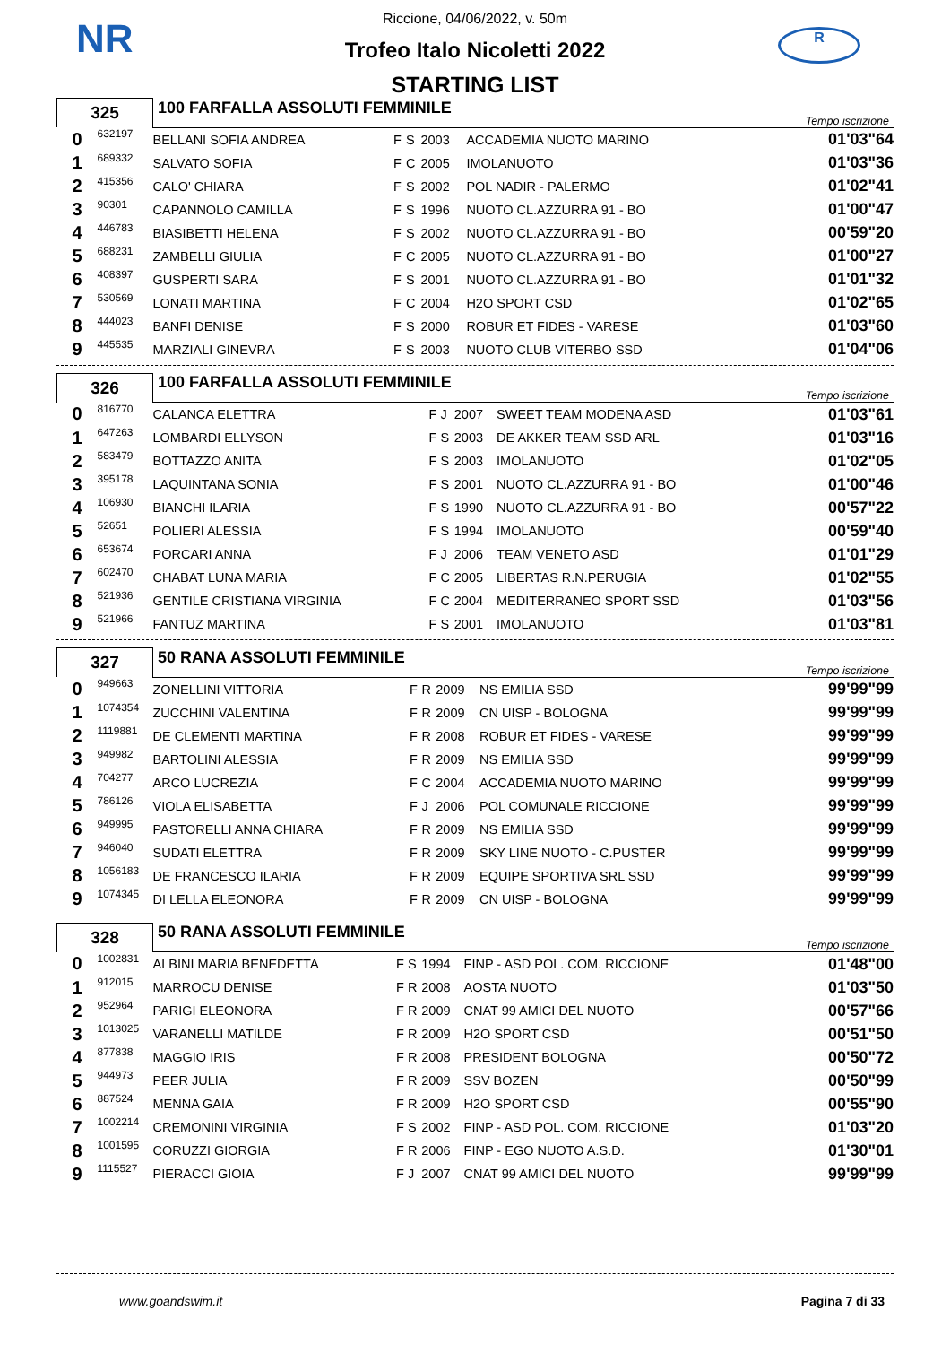NR R
Riccione, 04/06/2022, v. 50m
Trofeo Italo Nicoletti 2022
STARTING LIST
| 325 | | 100 FARFALLA ASSOLUTI FEMMINILE | | | | | Tempo iscrizione |
| 0 | 632197 | BELLANI SOFIA ANDREA | F | S | 2003 | ACCADEMIA NUOTO MARINO | 01'03"64 |
| 1 | 689332 | SALVATO SOFIA | F | C | 2005 | IMOLANUOTO | 01'03"36 |
| 2 | 415356 | CALO' CHIARA | F | S | 2002 | POL NADIR - PALERMO | 01'02"41 |
| 3 | 90301 | CAPANNOLO CAMILLA | F | S | 1996 | NUOTO CL.AZZURRA 91 - BO | 01'00"47 |
| 4 | 446783 | BIASIBETTI HELENA | F | S | 2002 | NUOTO CL.AZZURRA 91 - BO | 00'59"20 |
| 5 | 688231 | ZAMBELLI GIULIA | F | C | 2005 | NUOTO CL.AZZURRA 91 - BO | 01'00"27 |
| 6 | 408397 | GUSPERTI SARA | F | S | 2001 | NUOTO CL.AZZURRA 91 - BO | 01'01"32 |
| 7 | 530569 | LONATI MARTINA | F | C | 2004 | H2O SPORT CSD | 01'02"65 |
| 8 | 444023 | BANFI DENISE | F | S | 2000 | ROBUR ET FIDES - VARESE | 01'03"60 |
| 9 | 445535 | MARZIALI GINEVRA | F | S | 2003 | NUOTO CLUB VITERBO SSD | 01'04"06 |
| 326 | | 100 FARFALLA ASSOLUTI FEMMINILE | | | | | Tempo iscrizione |
| 0 | 816770 | CALANCA ELETTRA | F | J | 2007 | SWEET TEAM MODENA ASD | 01'03"61 |
| 1 | 647263 | LOMBARDI ELLYSON | F | S | 2003 | DE AKKER TEAM SSD ARL | 01'03"16 |
| 2 | 583479 | BOTTAZZO ANITA | F | S | 2003 | IMOLANUOTO | 01'02"05 |
| 3 | 395178 | LAQUINTANA SONIA | F | S | 2001 | NUOTO CL.AZZURRA 91 - BO | 01'00"46 |
| 4 | 106930 | BIANCHI ILARIA | F | S | 1990 | NUOTO CL.AZZURRA 91 - BO | 00'57"22 |
| 5 | 52651 | POLIERI ALESSIA | F | S | 1994 | IMOLANUOTO | 00'59"40 |
| 6 | 653674 | PORCARI ANNA | F | J | 2006 | TEAM VENETO ASD | 01'01"29 |
| 7 | 602470 | CHABAT LUNA MARIA | F | C | 2005 | LIBERTAS R.N.PERUGIA | 01'02"55 |
| 8 | 521936 | GENTILE CRISTIANA VIRGINIA | F | C | 2004 | MEDITERRANEO SPORT SSD | 01'03"56 |
| 9 | 521966 | FANTUZ MARTINA | F | S | 2001 | IMOLANUOTO | 01'03"81 |
| 327 | | 50 RANA ASSOLUTI FEMMINILE | | | | | Tempo iscrizione |
| 0 | 949663 | ZONELLINI VITTORIA | F | R | 2009 | NS EMILIA SSD | 99'99"99 |
| 1 | 1074354 | ZUCCHINI VALENTINA | F | R | 2009 | CN UISP - BOLOGNA | 99'99"99 |
| 2 | 1119881 | DE CLEMENTI MARTINA | F | R | 2008 | ROBUR ET FIDES - VARESE | 99'99"99 |
| 3 | 949982 | BARTOLINI ALESSIA | F | R | 2009 | NS EMILIA SSD | 99'99"99 |
| 4 | 704277 | ARCO LUCREZIA | F | C | 2004 | ACCADEMIA NUOTO MARINO | 99'99"99 |
| 5 | 786126 | VIOLA ELISABETTA | F | J | 2006 | POL COMUNALE RICCIONE | 99'99"99 |
| 6 | 949995 | PASTORELLI ANNA CHIARA | F | R | 2009 | NS EMILIA SSD | 99'99"99 |
| 7 | 946040 | SUDATI ELETTRA | F | R | 2009 | SKY LINE NUOTO - C.PUSTER | 99'99"99 |
| 8 | 1056183 | DE FRANCESCO ILARIA | F | R | 2009 | EQUIPE SPORTIVA SRL SSD | 99'99"99 |
| 9 | 1074345 | DI LELLA ELEONORA | F | R | 2009 | CN UISP - BOLOGNA | 99'99"99 |
| 328 | | 50 RANA ASSOLUTI FEMMINILE | | | | | Tempo iscrizione |
| 0 | 1002831 | ALBINI MARIA BENEDETTA | F | S | 1994 | FINP - ASD POL. COM. RICCIONE | 01'48"00 |
| 1 | 912015 | MARROCU DENISE | F | R | 2008 | AOSTA NUOTO | 01'03"50 |
| 2 | 952964 | PARIGI ELEONORA | F | R | 2009 | CNAT 99 AMICI DEL NUOTO | 00'57"66 |
| 3 | 1013025 | VARANELLI MATILDE | F | R | 2009 | H2O SPORT CSD | 00'51"50 |
| 4 | 877838 | MAGGIO IRIS | F | R | 2008 | PRESIDENT BOLOGNA | 00'50"72 |
| 5 | 944973 | PEER JULIA | F | R | 2009 | SSV BOZEN | 00'50"99 |
| 6 | 887524 | MENNA GAIA | F | R | 2009 | H2O SPORT CSD | 00'55"90 |
| 7 | 1002214 | CREMONINI VIRGINIA | F | S | 2002 | FINP - ASD POL. COM. RICCIONE | 01'03"20 |
| 8 | 1001595 | CORUZZI GIORGIA | F | R | 2006 | FINP - EGO NUOTO A.S.D. | 01'30"01 |
| 9 | 1115527 | PIERACCI GIOIA | F | J | 2007 | CNAT 99 AMICI DEL NUOTO | 99'99"99 |
www.goandswim.it Pagina 7 di 33